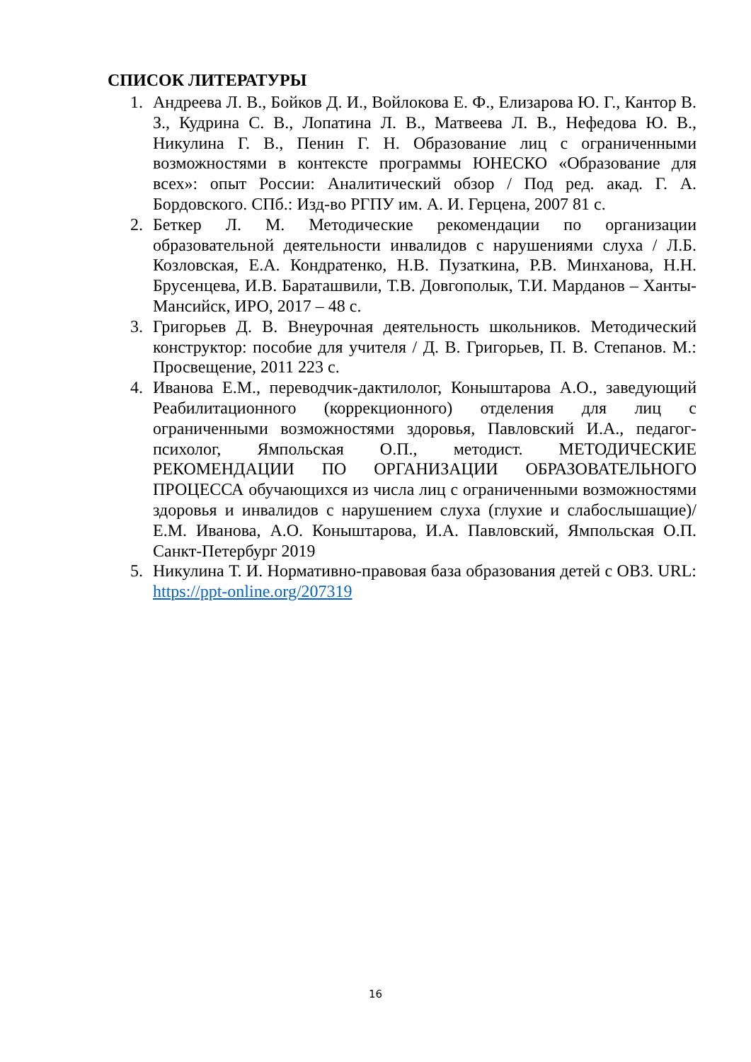СПИСОК ЛИТЕРАТУРЫ
1. Андреева Л. В., Бойков Д. И., Войлокова Е. Ф., Елизарова Ю. Г., Кантор В. З., Кудрина С. В., Лопатина Л. В., Матвеева Л. В., Нефедова Ю. В., Никулина Г. В., Пенин Г. Н. Образование лиц с ограниченными возможностями в контексте программы ЮНЕСКО «Образование для всех»: опыт России: Аналитический обзор / Под ред. акад. Г. А. Бордовского. СПб.: Изд-во РГПУ им. А. И. Герцена, 2007 81 с.
2. Беткер Л. М. Методические рекомендации по организации образовательной деятельности инвалидов с нарушениями слуха / Л.Б. Козловская, Е.А. Кондратенко, Н.В. Пузаткина, Р.В. Минханова, Н.Н. Брусенцева, И.В. Бараташвили, Т.В. Довгополык, Т.И. Марданов – Ханты-Мансийск, ИРО, 2017 – 48 с.
3. Григорьев Д. В. Внеурочная деятельность школьников. Методический конструктор: пособие для учителя / Д. В. Григорьев, П. В. Степанов. М.: Просвещение, 2011 223 с.
4. Иванова Е.М., переводчик-дактилолог, Коныштарова А.О., заведующий Реабилитационного (коррекционного) отделения для лиц с ограниченными возможностями здоровья, Павловский И.А., педагог-психолог, Ямпольская О.П., методист. МЕТОДИЧЕСКИЕ РЕКОМЕНДАЦИИ ПО ОРГАНИЗАЦИИ ОБРАЗОВАТЕЛЬНОГО ПРОЦЕССА обучающихся из числа лиц с ограниченными возможностями здоровья и инвалидов с нарушением слуха (глухие и слабослышащие)/ Е.М. Иванова, А.О. Коныштарова, И.А. Павловский, Ямпольская О.П. Санкт-Петербург 2019
5. Никулина Т. И. Нормативно-правовая база образования детей с ОВЗ. URL: https://ppt-online.org/207319
16